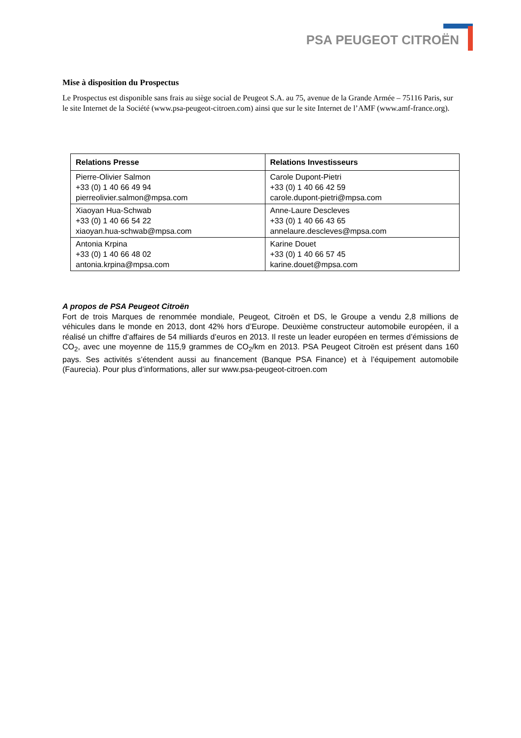PSA PEUGEOT CITROËN
Mise à disposition du Prospectus
Le Prospectus est disponible sans frais au siège social de Peugeot S.A. au 75, avenue de la Grande Armée – 75116 Paris, sur le site Internet de la Société (www.psa-peugeot-citroen.com) ainsi que sur le site Internet de l’AMF (www.amf-france.org).
| Relations Presse | Relations Investisseurs |
| --- | --- |
| Pierre-Olivier Salmon +33 (0) 1 40 66 49 94 pierreolivier.salmon@mpsa.com | Carole Dupont-Pietri +33 (0) 1 40 66 42 59 carole.dupont-pietri@mpsa.com |
| Xiaoyan Hua-Schwab +33 (0) 1 40 66 54 22 xiaoyan.hua-schwab@mpsa.com | Anne-Laure Descleves +33 (0) 1 40 66 43 65 annelaure.descleves@mpsa.com |
| Antonia Krpina +33 (0) 1 40 66 48 02 antonia.krpina@mpsa.com | Karine Douet +33 (0) 1 40 66 57 45 karine.douet@mpsa.com |
A propos de PSA Peugeot Citroën
Fort de trois Marques de renommée mondiale, Peugeot, Citroën et DS, le Groupe a vendu 2,8 millions de véhicules dans le monde en 2013, dont 42% hors d’Europe. Deuxième constructeur automobile européen, il a réalisé un chiffre d’affaires de 54 milliards d’euros en 2013. Il reste un leader européen en termes d’émissions de CO<sub>2</sub>, avec une moyenne de 115,9 grammes de CO<sub>2</sub>/km en 2013. PSA Peugeot Citroën est présent dans 160 pays. Ses activités s’étendent aussi au financement (Banque PSA Finance) et à l’équipement automobile (Faurecia). Pour plus d’informations, aller sur www.psa-peugeot-citroen.com